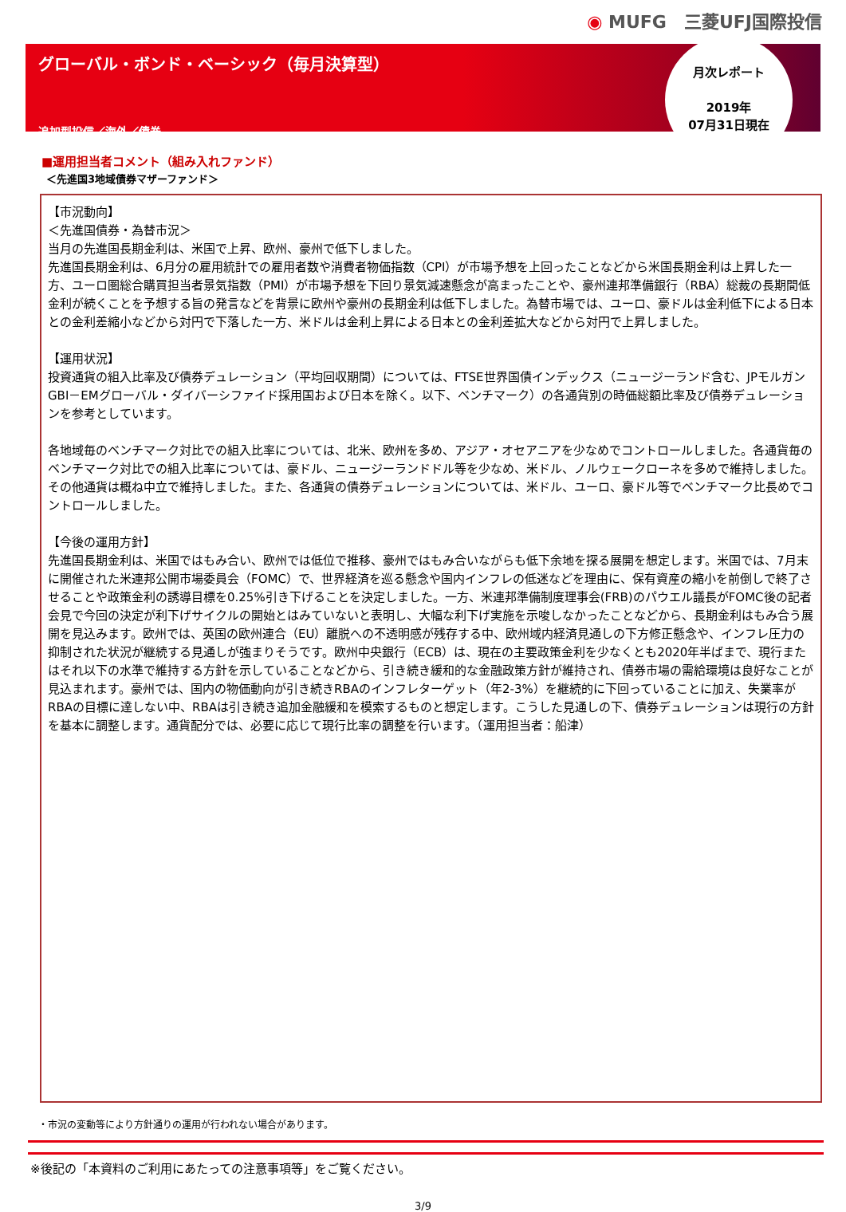◉ MUFG　三菱UFJ国際投信
グローバル・ボンド・ベーシック（毎月決算型）
追加型投信／海外／債券
月次レポート
2019年
07月31日現在
■運用担当者コメント（組み入れファンド）
＜先進国3地域債券マザーファンド＞
【市況動向】
＜先進国債券・為替市況＞
当月の先進国長期金利は、米国で上昇、欧州、豪州で低下しました。
先進国長期金利は、6月分の雇用統計での雇用者数や消費者物価指数（CPI）が市場予想を上回ったことなどから米国長期金利は上昇した一方、ユーロ圏総合購買担当者景気指数（PMI）が市場予想を下回り景気減速懸念が高まったことや、豪州連邦準備銀行（RBA）総裁の長期間低金利が続くことを予想する旨の発言などを背景に欧州や豪州の長期金利は低下しました。為替市場では、ユーロ、豪ドルは金利低下による日本との金利差縮小などから対円で下落した一方、米ドルは金利上昇による日本との金利差拡大などから対円で上昇しました。
【運用状況】
投資通貨の組入比率及び債券デュレーション（平均回収期間）については、FTSE世界国債インデックス（ニュージーランド含む、JPモルガンGBI－EMグローバル・ダイバーシファイド採用国および日本を除く。以下、ベンチマーク）の各通貨別の時価総額比率及び債券デュレーションを参考としています。
各地域毎のベンチマーク対比での組入比率については、北米、欧州を多め、アジア・オセアニアを少なめでコントロールしました。各通貨毎のベンチマーク対比での組入比率については、豪ドル、ニュージーランドドル等を少なめ、米ドル、ノルウェークローネを多めで維持しました。その他通貨は概ね中立で維持しました。また、各通貨の債券デュレーションについては、米ドル、ユーロ、豪ドル等でベンチマーク比長めでコントロールしました。
【今後の運用方針】
先進国長期金利は、米国ではもみ合い、欧州では低位で推移、豪州ではもみ合いながらも低下余地を探る展開を想定します。米国では、7月末に開催された米連邦公開市場委員会（FOMC）で、世界経済を巡る懸念や国内インフレの低迷などを理由に、保有資産の縮小を前倒しで終了させることや政策金利の誘導目標を0.25%引き下げることを決定しました。一方、米連邦準備制度理事会(FRB)のパウエル議長がFOMC後の記者会見で今回の決定が利下げサイクルの開始とはみていないと表明し、大幅な利下げ実施を示唆しなかったことなどから、長期金利はもみ合う展開を見込みます。欧州では、英国の欧州連合（EU）離脱への不透明感が残存する中、欧州域内経済見通しの下方修正懸念や、インフレ圧力の抑制された状況が継続する見通しが強まりそうです。欧州中央銀行（ECB）は、現在の主要政策金利を少なくとも2020年半ばまで、現行またはそれ以下の水準で維持する方針を示していることなどから、引き続き緩和的な金融政策方針が維持され、債券市場の需給環境は良好なことが見込まれます。豪州では、国内の物価動向が引き続きRBAのインフレターゲット（年2-3%）を継続的に下回っていることに加え、失業率がRBAの目標に達しない中、RBAは引き続き追加金融緩和を模索するものと想定します。こうした見通しの下、債券デュレーションは現行の方針を基本に調整します。通貨配分では、必要に応じて現行比率の調整を行います。（運用担当者：船津）
・市況の変動等により方針通りの運用が行われない場合があります。
※後記の「本資料のご利用にあたっての注意事項等」をご覧ください。
3/9